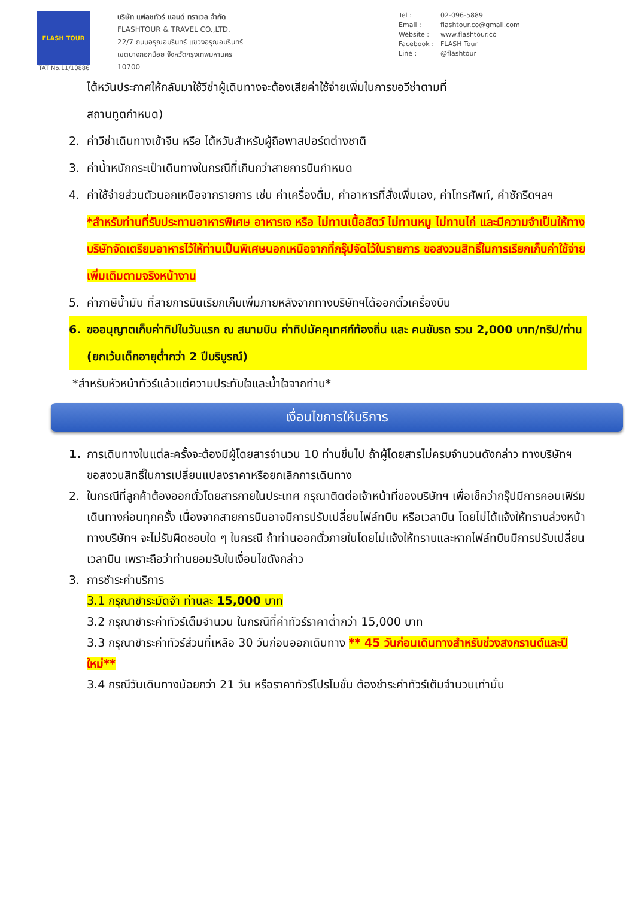FLASH TOUR
TAT No.11/10886
บริษัท แฟลชทัวร์ แอนด์ ทราเวล จำกัด
FLASHTOUR & TRAVEL CO.,LTD.
22/7 ถนนอรุณอมรินทร์ แขวงอรุณอมรินทร์
เขตบางกอกน้อย จังหวัดกรุงเทพมหานคร
10700
Tel : 02-096-5889
Email : flashtour.co@gmail.com
Website : www.flashtour.co
Facebook : FLASH Tour
Line : @flashtour
ไต้หวันประกาศให้กลับมาใช้วีซ่าผู้เดินทางจะต้องเสียค่าใช้จ่ายเพิ่มในการขอวีซ่าตามที่
สถานทูตกำหนด)
2. ค่าวีซ่าเดินทางเข้าจีน หรือ ไต้หวันสำหรับผู้ถือพาสปอร์ตต่างชาติ
3. ค่าน้ำหนักกระเป๋าเดินทางในกรณีที่เกินกว่าสายการบินกำหนด
4. ค่าใช้จ่ายส่วนตัวนอกเหนือจากรายการ เช่น ค่าเครื่องดื่ม, ค่าอาหารที่สั่งเพิ่มเอง, ค่าโทรศัพท์, ค่าซักรีดฯลฯ
*สำหรับท่านที่รับประทานอาหารพิเศษ อาหารเจ หรือ ไม่ทานเนื้อสัตว์ ไม่ทานหมู ไม่ทานไก่ และมีความจำเป็นให้ทางบริษัทจัดเตรียมอาหารไว้ให้ท่านเป็นพิเศษนอกเหนือจากที่กรุ๊ปจัดไว้ในรายการ ขอสงวนสิทธิ์ในการเรียกเก็บค่าใช้จ่ายเพิ่มเติมตามจริงหน้างาน
5. ค่าภาษีน้ำมัน ที่สายการบินเรียกเก็บเพิ่มภายหลังจากทางบริษัทฯได้ออกตั๋วเครื่องบิน
6. ขออนุญาตเก็บค่าทิปในวันแรก ณ สนามบิน ค่าทิปมัคคุเทศก์ท้องถิ่น และ คนขับรถ รวม 2,000 บาท/ทริป/ท่าน (ยกเว้นเด็กอายุต่ำกว่า 2 ปีบริบูรณ์)
*สำหรับหัวหน้าทัวร์แล้วแต่ความประทับใจและน้ำใจจากท่าน*
เงื่อนไขการให้บริการ
1. การเดินทางในแต่ละครั้งจะต้องมีผู้โดยสารจำนวน 10 ท่านขึ้นไป ถ้าผู้โดยสารไม่ครบจำนวนดังกล่าว ทางบริษัทฯ ขอสงวนสิทธิ์ในการเปลี่ยนแปลงราคาหรือยกเลิกการเดินทาง
2. ในกรณีที่ลูกค้าต้องออกตั๋วโดยสารภายในประเทศ กรุณาติดต่อเจ้าหน้าที่ของบริษัทฯ เพื่อเช็คว่ากรุ๊ปมีการคอนเฟิร์มเดินทางก่อนทุกครั้ง เนื่องจากสายการบินอาจมีการปรับเปลี่ยนไฟล์ทบิน หรือเวลาบิน โดยไม่ได้แจ้งให้ทราบล่วงหน้า ทางบริษัทฯ จะไม่รับผิดชอบใด ๆ ในกรณี ถ้าท่านออกตั๋วภายในโดยไม่แจ้งให้ทราบและหากไฟล์ทบินมีการปรับเปลี่ยนเวลาบิน เพราะถือว่าท่านยอมรับในเงื่อนไขดังกล่าว
3. การชำระค่าบริการ
3.1 กรุณาชำระมัดจำ ท่านละ 15,000 บาท
3.2 กรุณาชำระค่าทัวร์เต็มจำนวน ในกรณีที่ค่าทัวร์ราคาต่ำกว่า 15,000 บาท
3.3 กรุณาชำระค่าทัวร์ส่วนที่เหลือ 30 วันก่อนออกเดินทาง ** 45 วันก่อนเดินทางสำหรับช่วงสงกรานต์และปีใหม่**
3.4 กรณีวันเดินทางน้อยกว่า 21 วัน หรือราคาทัวร์โปรโมชั่น ต้องชำระค่าทัวร์เต็มจำนวนเท่านั้น